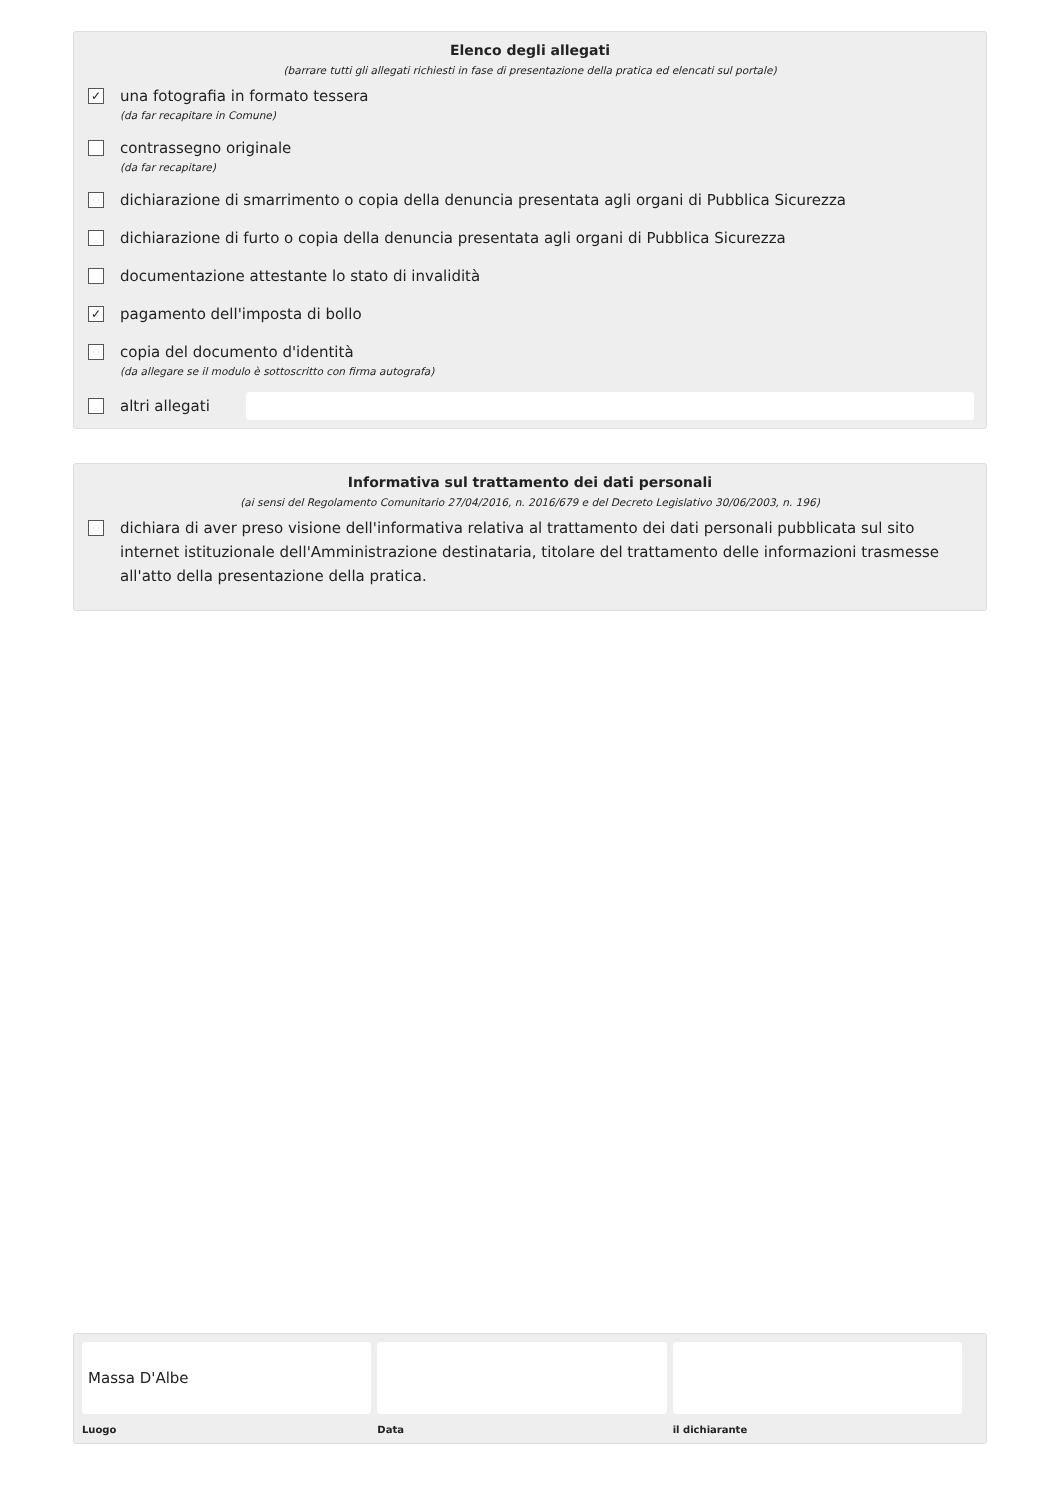Elenco degli allegati
(barrare tutti gli allegati richiesti in fase di presentazione della pratica ed elencati sul portale)
✓
una fotografia in formato tessera
(da far recapitare in Comune)
contrassegno originale
(da far recapitare)
dichiarazione di smarrimento o copia della denuncia presentata agli organi di Pubblica Sicurezza
dichiarazione di furto o copia della denuncia presentata agli organi di Pubblica Sicurezza
documentazione attestante lo stato di invalidità
✓
pagamento dell'imposta di bollo
copia del documento d'identità
(da allegare se il modulo è sottoscritto con firma autografa)
altri allegati
Informativa sul trattamento dei dati personali
(ai sensi del Regolamento Comunitario 27/04/2016, n. 2016/679 e del Decreto Legislativo 30/06/2003, n. 196)
dichiara di aver preso visione dell'informativa relativa al trattamento dei dati personali pubblicata sul sito internet istituzionale dell'Amministrazione destinataria, titolare del trattamento delle informazioni trasmesse all'atto della presentazione della pratica.
Massa D'Albe
Luogo
Data il dichiarante